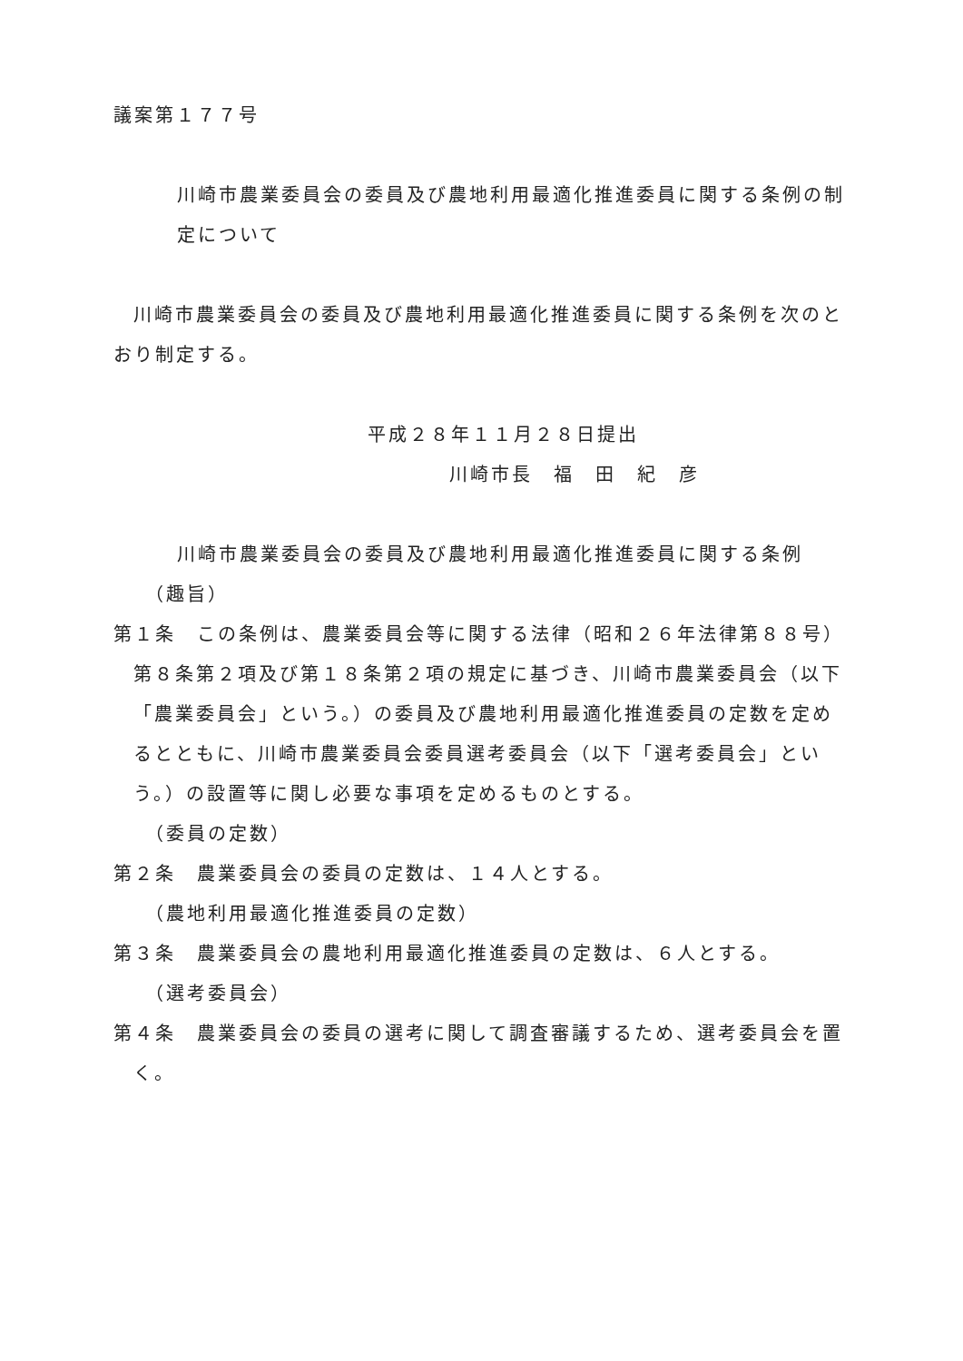議案第１７７号
川崎市農業委員会の委員及び農地利用最適化推進委員に関する条例の制
定について
川崎市農業委員会の委員及び農地利用最適化推進委員に関する条例を次のと
おり制定する。
平成２８年１１月２８日提出
川崎市長　福　田　紀　彦
川崎市農業委員会の委員及び農地利用最適化推進委員に関する条例
（趣旨）
第１条　この条例は、農業委員会等に関する法律（昭和２６年法律第８８号）第８条第２項及び第１８条第２項の規定に基づき、川崎市農業委員会（以下「農業委員会」という。）の委員及び農地利用最適化推進委員の定数を定めるとともに、川崎市農業委員会委員選考委員会（以下「選考委員会」という。）の設置等に関し必要な事項を定めるものとする。
（委員の定数）
第２条　農業委員会の委員の定数は、１４人とする。
（農地利用最適化推進委員の定数）
第３条　農業委員会の農地利用最適化推進委員の定数は、６人とする。
（選考委員会）
第４条　農業委員会の委員の選考に関して調査審議するため、選考委員会を置く。